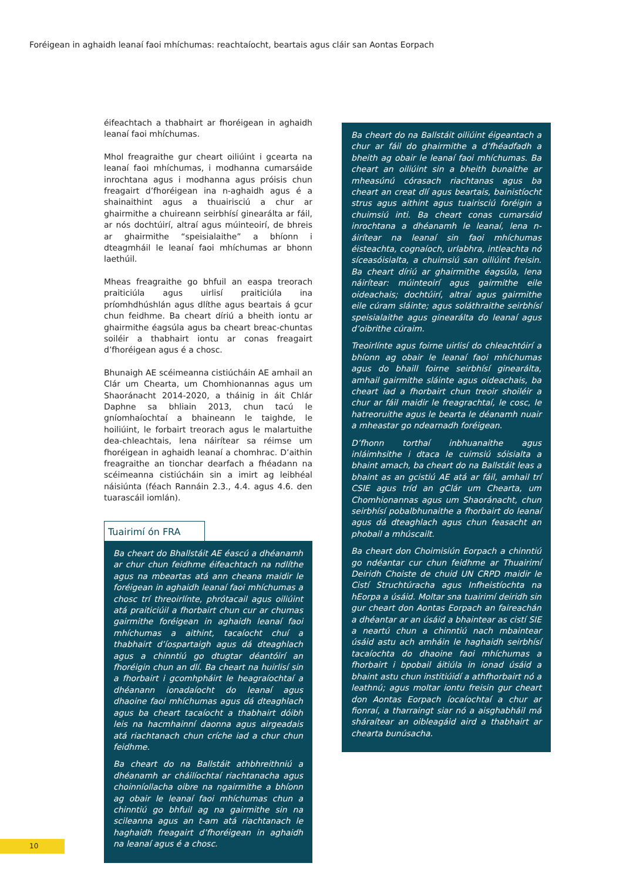Foréigean in aghaidh leanaí faoi mhíchumas: reachtaíocht, beartais agus cláir san Aontas Eorpach
éifeachtach a thabhairt ar fhoréigean in aghaidh leanaí faoi mhíchumas.
Mhol freagraithe gur cheart oiliúint i gcearta na leanaí faoi mhíchumas, i modhanna cumarsáide inrochtana agus i modhanna agus próisis chun freagairt d’fhoréigean ina n-aghaidh agus é a shainaithint agus a thuairisciú a chur ar ghairmithe a chuireann seirbhísí ginearálta ar fáil, ar nós dochtúirí, altraí agus múinteoirí, de bhreis ar ghairmithe “speisialaithe” a bhíonn i dteagmháil le leanaí faoi mhíchumas ar bhonn laethúil.
Mheas freagraithe go bhfuil an easpa treorach praiticiúla agus uirlisí praiticiúla ina príomhdhúshlán agus dlíthe agus beartais á gcur chun feidhme. Ba cheart díriú a bheith iontu ar ghairmithe éagsúla agus ba cheart breac-chuntas soiléir a thabhairt iontu ar conas freagairt d’fhoréigean agus é a chosc.
Bhunaigh AE scéimeanna cistiúcháin AE amhail an Clár um Chearta, um Chomhionannas agus um Shaoránacht 2014-2020, a tháinig in áit Chlár Daphne sa bhliain 2013, chun tacú le gníomhaíochtaí a bhaineann le taighde, le hoiliúint, le forbairt treorach agus le malartuithe dea-chleachtais, lena náirítear sa réimse um fhoréigean in aghaidh leanaí a chomhrac. D’aithin freagraithe an tionchar dearfach a fhéadann na scéimeanna cistiúcháin sin a imirt ag leibhéal náisiúnta (féach Rannáin 2.3., 4.4. agus 4.6. den tuarascáil iomlán).
Tuairimí ón FRA
Ba cheart do Bhallstáit AE éascú a dhéanamh ar chur chun feidhme éifeachtach na ndlíthe agus na mbeartas atá ann cheana maidir le foréigean in aghaidh leanaí faoi mhíchumas a chosc trí threoirlínte, phrótacail agus oiliúint atá praiticiúil a fhorbairt chun cur ar chumas gairmithe foréigean in aghaidh leanaí faoi mhíchumas a aithint, tacaíocht chuí a thabhairt d’íospartaigh agus dá dteaghlach agus a chinntiú go dtugtar déantóirí an fhoréigin chun an dlí. Ba cheart na huirlisí sin a fhorbairt i gcomhpháirt le heagraíochtaí a dhéanann ionadaíocht do leanaí agus dhaoine faoi mhíchumas agus dá dteaghlach agus ba cheart tacaíocht a thabhairt dóibh leis na hacmhainní daonna agus airgeadais atá riachtanach chun críche iad a chur chun feidhme.
Ba cheart do na Ballstáit athbhreithniú a dhéanamh ar cháilíochtaí riachtanacha agus choinníollacha oibre na ngairmithe a bhíonn ag obair le leanaí faoi mhíchumas chun a chinntiú go bhfuil ag na gairmithe sin na scileanna agus an t-am atá riachtanach le haghaidh freagairt d’fhoréigean in aghaidh na leanaí agus é a chosc.
Ba cheart do na Ballstáit oiliúint éigeantach a chur ar fáil do ghairmithe a d’fhéadfadh a bheith ag obair le leanaí faoi mhíchumas. Ba cheart an oiliúint sin a bheith bunaithe ar mheasúnú córasach riachtanas agus ba cheart an creat dlí agus beartais, bainistíocht strus agus aithint agus tuairisciú foréigin a chuimsiú inti. Ba cheart conas cumarsáid inrochtana a dhéanamh le leanaí, lena n-áirítear na leanaí sin faoi mhíchumas éisteachta, cognaíoch, urlabhra, intleachta nó síceasóisialta, a chuimsiú san oiliúint freisin. Ba cheart díriú ar ghairmithe éagsúla, lena náirítear: múinteoirí agus gairmithe eile oideachais; dochtúirí, altraí agus gairmithe eile cúram sláinte; agus soláthraithe seirbhísí speisialaithe agus ginearálta do leanaí agus d’oibrithe cúraim.
Treoirlínte agus foirne uirlisí do chleachtóirí a bhíonn ag obair le leanaí faoi mhíchumas agus do bhaill foirne seirbhísí ginearálta, amhail gairmithe sláinte agus oideachais, ba cheart iad a fhorbairt chun treoir shoiléir a chur ar fáil maidir le freagrachtaí, le cosc, le hatreoruithe agus le bearta le déanamh nuair a mheastar go ndearnadh foréigean.
D’fhonn torthaí inbhuanaithe agus inláimhsithe i dtaca le cuimsiú sóisialta a bhaint amach, ba cheart do na Ballstáit leas a bhaint as an gcistiú AE atá ar fáil, amhail trí CSIE agus tríd an gClár um Chearta, um Chomhionannas agus um Shaoránacht, chun seirbhísí pobalbhunaithe a fhorbairt do leanaí agus dá dteaghlach agus chun feasacht an phobail a mhúscailt.
Ba cheart don Choimisiún Eorpach a chinntiú go ndéantar cur chun feidhme ar Thuairimí Deiridh Choiste de chuid UN CRPD maidir le Cistí Struchtúracha agus Infheistíochta na hEorpa a úsáid. Moltar sna tuairimí deiridh sin gur cheart don Aontas Eorpach an faireachán a dhéantar ar an úsáid a bhaintear as cistí SIE a neartú chun a chinntiú nach mbaintear úsáid astu ach amháin le haghaidh seirbhísí tacaíochta do dhaoine faoi mhíchumas a fhorbairt i bpobail áitiúla in ionad úsáid a bhaint astu chun institiúidí a athfhorbairt nó a leathnú; agus moltar iontu freisin gur cheart don Aontas Eorpach íocaíochtaí a chur ar fionraí, a tharraingt siar nó a aisghabháil má sháraítear an oibleagáid aird a thabhairt ar chearta bunúsacha.
10